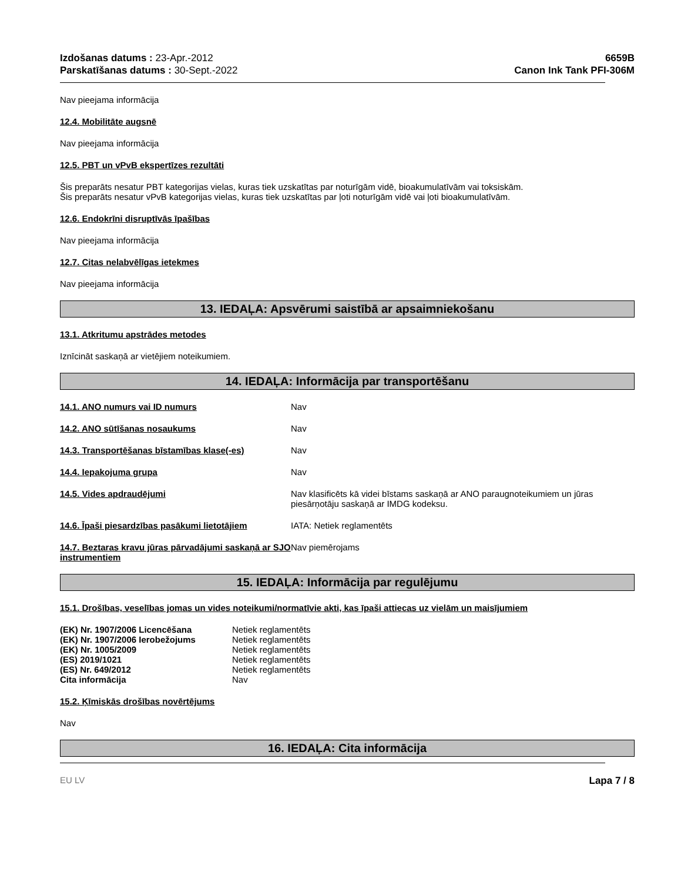Izdošanas datums : 23-Apr.-2012
Parskatīšanas datums : 30-Sept.-2022
6659B
Canon Ink Tank PFI-306M
Nav pieejama informācija
12.4. Mobilitāte augsnē
Nav pieejama informācija
12.5. PBT un vPvB ekspertīzes rezultāti
Šis preparāts nesatur PBT kategorijas vielas, kuras tiek uzskatītas par noturīgām vidē, bioakumulatīvām vai toksiskām.
Šis preparāts nesatur vPvB kategorijas vielas, kuras tiek uzskatītas par ļoti noturīgām vidē vai ļoti bioakumulatīvām.
12.6. Endokrīni disruptīvās īpašības
Nav pieejama informācija
12.7. Citas nelabvēlīgas ietekmes
Nav pieejama informācija
13. IEDAĻA: Apsvērumi saistībā ar apsaimniekošanu
13.1. Atkritumu apstrādes metodes
Iznīcināt saskaņā ar vietējiem noteikumiem.
14. IEDAĻA: Informācija par transportēšanu
| 14.1. ANO numurs vai ID numurs | Nav |
| 14.2. ANO sūtīšanas nosaukums | Nav |
| 14.3. Transportēšanas bīstamības klase(-es) | Nav |
| 14.4. Iepakojuma grupa | Nav |
| 14.5. Vides apdraudējumi | Nav klasificēts kā videi bīstams saskaņā ar ANO paraugnoteikumiem un jūras piesārņotāju saskaņā ar IMDG kodeksu. |
| 14.6. Īpaši piesardzības pasākumi lietotājiem | IATA: Netiek reglamentēts |
| 14.7. Beztaras kravu jūras pārvadājumi saskaņā ar SJO instrumentiem | Nav piemērojams |
15. IEDAĻA: Informācija par regulējumu
15.1. Drošības, veselības jomas un vides noteikumi/normatīvie akti, kas īpaši attiecas uz vielām un maisījumiem
| (EK) Nr. 1907/2006 Licencēšana | Netiek reglamentēts |
| (EK) Nr. 1907/2006 Ierobežojums | Netiek reglamentēts |
| (EK) Nr. 1005/2009 | Netiek reglamentēts |
| (ES) 2019/1021 | Netiek reglamentēts |
| (ES) Nr. 649/2012 | Netiek reglamentēts |
| Cita informācija | Nav |
15.2. Ķīmiskās drošības novērtējums
Nav
16. IEDAĻA: Cita informācija
EU LV Lapa 7 / 8